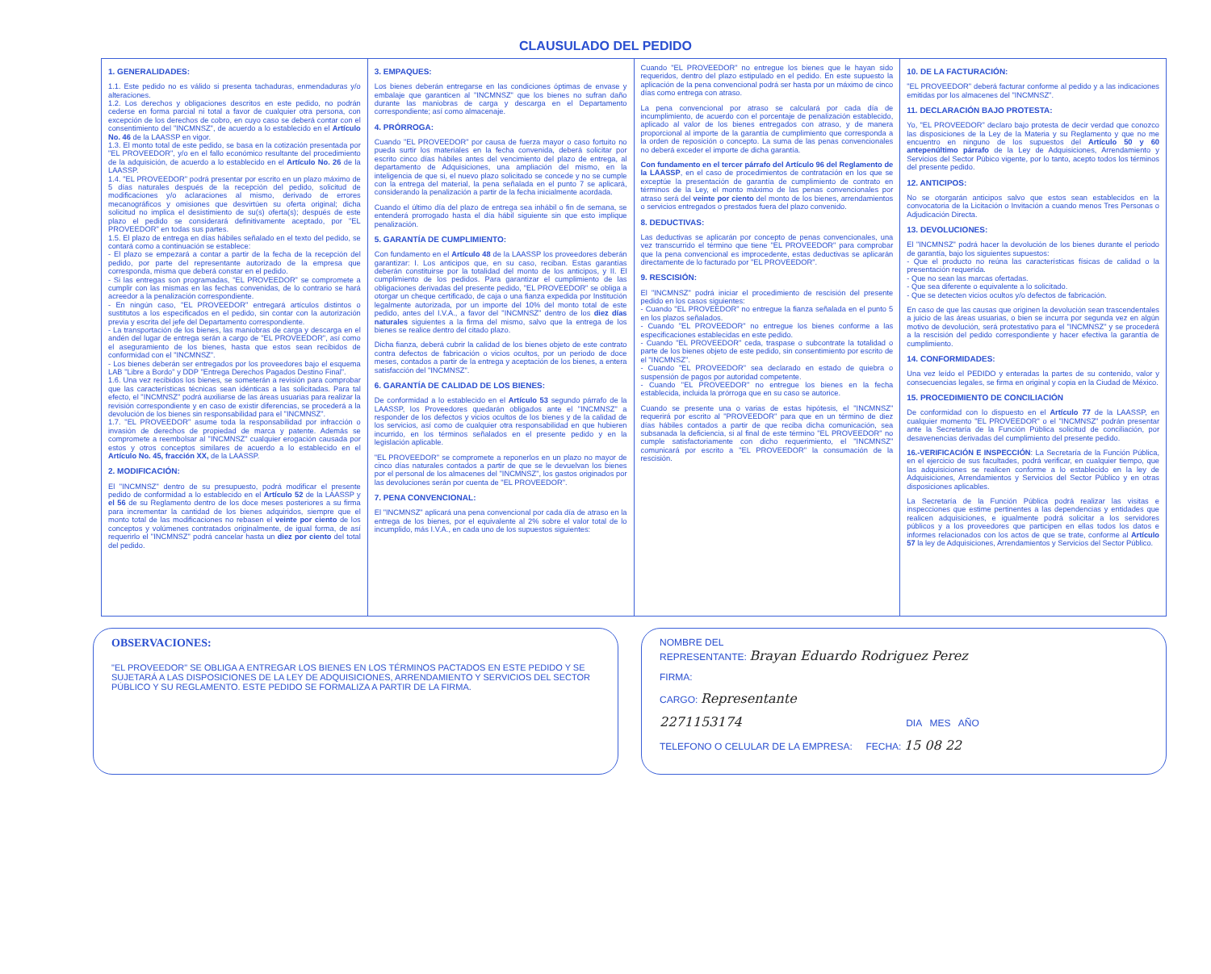CLAUSULADO DEL PEDIDO
1. GENERALIDADES:
1.1. Este pedido no es válido si presenta tachaduras, enmendaduras y/o alteraciones.
1.2. Los derechos y obligaciones descritos en este pedido, no podrán cederse en forma parcial ni total a favor de cualquier otra persona, con excepción de los derechos de cobro, en cuyo caso se deberá contar con el consentimiento del "INCMNSZ", de acuerdo a lo establecido en el Artículo No. 46 de la LAASSP en vigor.
1.3. El monto total de este pedido, se basa en la cotización presentada por "EL PROVEEDOR", y/o en el fallo económico resultante del procedimiento de la adquisición, de acuerdo a lo establecido en el Artículo No. 26 de la LAASSP.
1.4. "EL PROVEEDOR" podrá presentar por escrito en un plazo máximo de 5 días naturales después de la recepción del pedido, solicitud de modificaciones y/o aclaraciones al mismo, derivado de errores mecanográficos y omisiones que desvirtúen su oferta original; dicha solicitud no implica el desistimiento de su(s) oferta(s); después de este plazo el pedido se considerará definitivamente aceptado, por "EL PROVEEDOR" en todas sus partes.
1.5. El plazo de entrega en días hábiles señalado en el texto del pedido, se contará como a continuación se establece:
- El plazo se empezará a contar a partir de la fecha de la recepción del pedido, por parte del representante autorizado de la empresa que corresponda, misma que deberá constar en el pedido.
- Si las entregas son programadas, "EL PROVEEDOR" se compromete a cumplir con las mismas en las fechas convenidas, de lo contrario se hará acreedor a la penalización correspondiente.
- En ningún caso, "EL PROVEEDOR" entregará artículos distintos o sustitutos a los especificados en el pedido, sin contar con la autorización previa y escrita del jefe del Departamento correspondiente.
- La transportación de los bienes, las maniobras de carga y descarga en el andén del lugar de entrega serán a cargo de "EL PROVEEDOR", así como el aseguramiento de los bienes, hasta que estos sean recibidos de conformidad con el "INCMNSZ".
- Los bienes deberán ser entregados por los proveedores bajo el esquema LAB "Libre a Bordo" y DDP "Entrega Derechos Pagados Destino Final".
1.6. Una vez recibidos los bienes, se someterán a revisión para comprobar que las características técnicas sean idénticas a las solicitadas. Para tal efecto, el "INCMNSZ" podrá auxiliarse de las áreas usuarias para realizar la revisión correspondiente y en caso de existir diferencias, se procederá a la devolución de los bienes sin responsabilidad para el "INCMNSZ".
1.7. "EL PROVEEDOR" asume toda la responsabilidad por infracción o invasión de derechos de propiedad de marca y patente. Además se compromete a reembolsar al "INCMNSZ" cualquier erogación causada por estos y otros conceptos similares de acuerdo a lo establecido en el Artículo No. 45, fracción XX, de la LAASSP.
2. MODIFICACIÓN:
El "INCMNSZ" dentro de su presupuesto, podrá modificar el presente pedido de conformidad a lo establecido en el Artículo 52 de la LAASSP y el 56 de su Reglamento dentro de los doce meses posteriores a su firma para incrementar la cantidad de los bienes adquiridos, siempre que el monto total de las modificaciones no rebasen el veinte por ciento de los conceptos y volúmenes contratados originalmente, de igual forma, de así requerirlo el "INCMNSZ" podrá cancelar hasta un diez por ciento del total del pedido.
3. EMPAQUES:
Los bienes deberán entregarse en las condiciones óptimas de envase y embalaje que garanticen al "INCMNSZ" que los bienes no sufran daño durante las maniobras de carga y descarga en el Departamento correspondiente; así como almacenaje.
4. PRÓRROGA:
Cuando "EL PROVEEDOR" por causa de fuerza mayor o caso fortuito no pueda surtir los materiales en la fecha convenida, deberá solicitar por escrito cinco días hábiles antes del vencimiento del plazo de entrega, al departamento de Adquisiciones, una ampliación del mismo, en la inteligencia de que si, el nuevo plazo solicitado se concede y no se cumple con la entrega del material, la pena señalada en el punto 7 se aplicará, considerando la penalización a partir de la fecha inicialmente acordada.
Cuando el último día del plazo de entrega sea inhábil o fin de semana, se entenderá prorrogado hasta el día hábil siguiente sin que esto implique penalización.
5. GARANTÍA DE CUMPLIMIENTO:
Con fundamento en el Artículo 48 de la LAASSP los proveedores deberán garantizar: I. Los anticipos que, en su caso, reciban. Estas garantías deberán constituirse por la totalidad del monto de los anticipos, y II. El cumplimiento de los pedidos. Para garantizar el cumplimiento de las obligaciones derivadas del presente pedido, "EL PROVEEDOR" se obliga a otorgar un cheque certificado, de caja o una fianza expedida por Institución legalmente autorizada, por un importe del 10% del monto total de este pedido, antes del I.V.A., a favor del "INCMNSZ" dentro de los diez días naturales siguientes a la firma del mismo, salvo que la entrega de los bienes se realice dentro del citado plazo.
Dicha fianza, deberá cubrir la calidad de los bienes objeto de este contrato contra defectos de fabricación o vicios ocultos, por un periodo de doce meses, contados a partir de la entrega y aceptación de los bienes, a entera satisfacción del "INCMNSZ".
6. GARANTÍA DE CALIDAD DE LOS BIENES:
De conformidad a lo establecido en el Artículo 53 segundo párrafo de la LAASSP, los Proveedores quedarán obligados ante el "INCMNSZ" a responder de los defectos y vicios ocultos de los bienes y de la calidad de los servicios, así como de cualquier otra responsabilidad en que hubieren incurrido, en los términos señalados en el presente pedido y en la legislación aplicable.
"EL PROVEEDOR" se compromete a reponerlos en un plazo no mayor de cinco días naturales contados a partir de que se le devuelvan los bienes por el personal de los almacenes del "INCMNSZ", los gastos originados por las devoluciones serán por cuenta de "EL PROVEEDOR".
7. PENA CONVENCIONAL:
El "INCMNSZ" aplicará una pena convencional por cada día de atraso en la entrega de los bienes, por el equivalente al 2% sobre el valor total de lo incumplido, más I.V.A., en cada uno de los supuestos siguientes:
Cuando "EL PROVEEDOR" no entregue los bienes que le hayan sido requeridos, dentro del plazo estipulado en el pedido. En este supuesto la aplicación de la pena convencional podrá ser hasta por un máximo de cinco días como entrega con atraso.
La pena convencional por atraso se calculará por cada día de incumplimiento, de acuerdo con el porcentaje de penalización establecido, aplicado al valor de los bienes entregados con atraso, y de manera proporcional al importe de la garantía de cumplimiento que corresponda a la orden de reposición o concepto. La suma de las penas convencionales no deberá exceder el importe de dicha garantía.
Con fundamento en el tercer párrafo del Artículo 96 del Reglamento de la LAASSP, en el caso de procedimientos de contratación en los que se exceptúe la presentación de garantía de cumplimiento de contrato en términos de la Ley, el monto máximo de las penas convencionales por atraso será del veinte por ciento del monto de los bienes, arrendamientos o servicios entregados o prestados fuera del plazo convenido.
8. DEDUCTIVAS:
Las deductivas se aplicarán por concepto de penas convencionales, una vez transcurrido el término que tiene "EL PROVEEDOR" para comprobar que la pena convencional es improcedente, estas deductivas se aplicarán directamente de lo facturado por "EL PROVEEDOR".
9. RESCISIÓN:
El "INCMNSZ" podrá iniciar el procedimiento de rescisión del presente pedido en los casos siguientes:
- Cuando "EL PROVEEDOR" no entregue la fianza señalada en el punto 5 en los plazos señalados.
- Cuando "EL PROVEEDOR" no entregue los bienes conforme a las especificaciones establecidas en este pedido.
- Cuando "EL PROVEEDOR" ceda, traspase o subcontrate la totalidad o parte de los bienes objeto de este pedido, sin consentimiento por escrito de el "INCMNSZ".
- Cuando "EL PROVEEDOR" sea declarado en estado de quiebra o suspensión de pagos por autoridad competente.
- Cuando "EL PROVEEDOR" no entregue los bienes en la fecha establecida, incluida la prórroga que en su caso se autorice.
Cuando se presente una o varias de estas hipótesis, el "INCMNSZ" requerirá por escrito al "PROVEEDOR" para que en un término de diez días hábiles contados a partir de que reciba dicha comunicación, sea subsanada la deficiencia, si al final de este término "EL PROVEEDOR" no cumple satisfactoriamente con dicho requerimiento, el "INCMNSZ" comunicará por escrito a "EL PROVEEDOR" la consumación de la rescisión.
10. DE LA FACTURACIÓN:
"EL PROVEEDOR" deberá facturar conforme al pedido y a las indicaciones emitidas por los almacenes del "INCMNSZ".
11. DECLARACIÓN BAJO PROTESTA:
Yo, "EL PROVEEDOR" declaro bajo protesta de decir verdad que conozco las disposiciones de la Ley de la Materia y su Reglamento y que no me encuentro en ninguno de los supuestos del Artículo 50 y 60 antepenúltimo párrafo de la Ley de Adquisiciones, Arrendamiento y Servicios del Sector Púbico vigente, por lo tanto, acepto todos los términos del presente pedido.
12. ANTICIPOS:
No se otorgarán anticipos salvo que estos sean establecidos en la convocatoria de la Licitación o Invitación a cuando menos Tres Personas o Adjudicación Directa.
13. DEVOLUCIONES:
El "INCMNSZ" podrá hacer la devolución de los bienes durante el periodo de garantía, bajo los siguientes supuestos:
- Que el producto no reúna las características físicas de calidad o la presentación requerida.
- Que no sean las marcas ofertadas.
- Que sea diferente o equivalente a lo solicitado.
- Que se detecten vicios ocultos y/o defectos de fabricación.
En caso de que las causas que originen la devolución sean trascendentales a juicio de las áreas usuarias, o bien se incurra por segunda vez en algún motivo de devolución, será protestativo para el "INCMNSZ" y se procederá a la rescisión del pedido correspondiente y hacer efectiva la garantía de cumplimiento.
14. CONFORMIDADES:
Una vez leído el PEDIDO y enteradas la partes de su contenido, valor y consecuencias legales, se firma en original y copia en la Ciudad de México.
15. PROCEDIMIENTO DE CONCILIACIÓN
De conformidad con lo dispuesto en el Artículo 77 de la LAASSP, en cualquier momento "EL PROVEEDOR" o el "INCMNSZ" podrán presentar ante la Secretaría de la Función Pública solicitud de conciliación, por desavenencias derivadas del cumplimiento del presente pedido.
16.-VERIFICACIÓN E INSPECCIÓN: La Secretaría de la Función Pública, en el ejercicio de sus facultades, podrá verificar, en cualquier tiempo, que las adquisiciones se realicen conforme a lo establecido en la ley de Adquisiciones, Arrendamientos y Servicios del Sector Público y en otras disposiciones aplicables.
La Secretaría de la Función Pública podrá realizar las visitas e inspecciones que estime pertinentes a las dependencias y entidades que realicen adquisiciones, e igualmente podrá solicitar a los servidores públicos y a los proveedores que participen en ellas todos los datos e informes relacionados con los actos de que se trate, conforme al Artículo 57 la ley de Adquisiciones, Arrendamientos y Servicios del Sector Público.
OBSERVACIONES:
"EL PROVEEDOR" SE OBLIGA A ENTREGAR LOS BIENES EN LOS TÉRMINOS PACTADOS EN ESTE PEDIDO Y SE SUJETARÁ A LAS DISPOSICIONES DE LA LEY DE ADQUISICIONES, ARRENDAMIENTO Y SERVICIOS DEL SECTOR PÚBLICO Y SU REGLAMENTO. ESTE PEDIDO SE FORMALIZA A PARTIR DE LA FIRMA.
NOMBRE DEL
REPRESENTANTE: Brayan Eduardo Rodriguez Perez
FIRMA:
CARGO: Representante
2271153174 DIA MES AÑO
TELEFONO O CELULAR DE LA EMPRESA: FECHA: 15 08 22